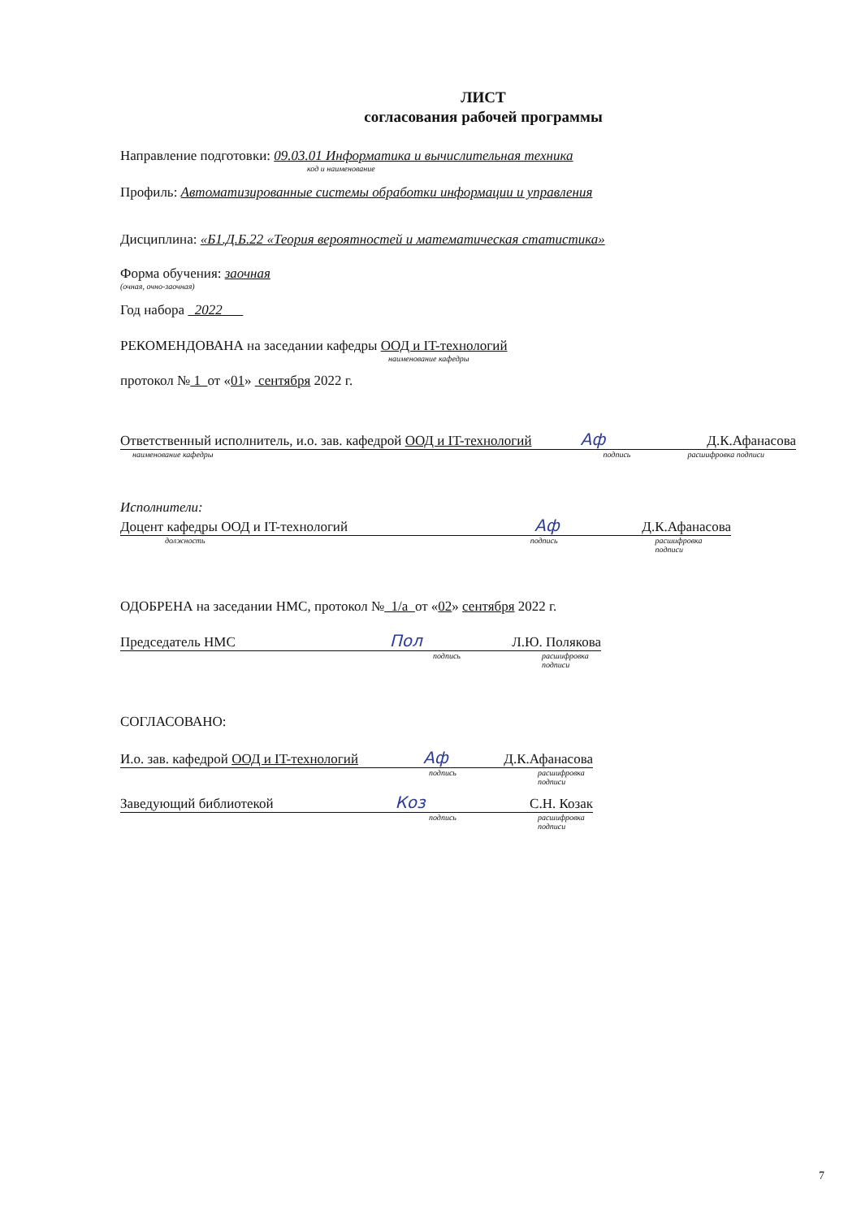ЛИСТ
согласования рабочей программы
Направление подготовки: 09.03.01 Информатика и вычислительная техника
код и наименование
Профиль: Автоматизированные системы обработки информации и управления
Дисциплина: «Б1.Д.Б.22 «Теория вероятностей и математическая статистика»
Форма обучения: заочная
(очная, очно-заочная)
Год набора 2022
РЕКОМЕНДОВАНА на заседании кафедры ООД и IT-технологий
наименование кафедры
протокол № 1 от «01» сентября 2022 г.
Ответственный исполнитель, и.о. зав. кафедрой ООД и IT-технологий Aф Д.К.Афанасова
наименование кафедры подпись расшифровка подписи
Исполнители:
Доцент кафедры ООД и IT-технологий Aф Д.К.Афанасова
должность подпись расшифровка подписи
ОДОБРЕНА на заседании НМС, протокол № 1/а от «02» сентября 2022 г.
Председатель НМС Пол Л.Ю. Полякова
подпись расшифровка подписи
СОГЛАСОВАНО:
И.о. зав. кафедрой ООД и IT-технологий Aф Д.К.Афанасова
подпись расшифровка подписи
Заведующий библиотекой Коз С.Н. Козак
подпись расшифровка подписи
7